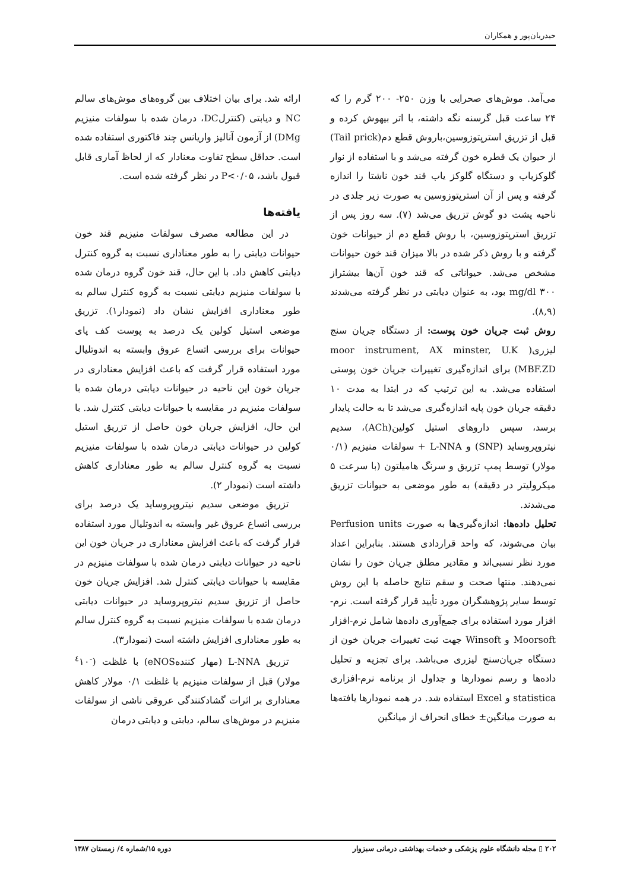حیدریان‌پور و همکاران
می‌آمد. موش‌های صحرایی با وزن ۲۵۰- ۲۰۰ گرم را که ۲۴ ساعت قبل گرسنه نگه داشته، با اتر بیهوش کرده و قبل از تزریق استرپتوزوسین،باروش قطع دم(Tail prick) از حیوان یک قطره خون گرفته می‌شد و با استفاده از نوار گلوکزیاب و دستگاه گلوکز یاب قند خون ناشتا را اندازه گرفته و پس از آن استرپتوزوسین به صورت زیر جلدی در ناحیه پشت دو گوش تزریق می‌شد (۷). سه روز پس از تزریق استرپتوزوسین، با روش قطع دم از حیوانات خون گرفته و با روش ذکر شده در بالا میزان قند خون حیوانات مشخص می‌شد. حیواناتی که قند خون آن‌ها بیشتراز mg/dl ۳۰۰ بود، به عنوان دیابتی در نظر گرفته می‌شدند (۸,۹).
روش ثبت جریان خون پوست: از دستگاه جریان سنج لیزری( moor instrument, AX minster, U.K MBF.ZD) برای اندازه‌گیری تغییرات جریان خون پوستی استفاده می‌شد. به این ترتیب که در ابتدا به مدت ۱۰ دقیقه جریان خون پایه اندازه‌گیری می‌شد تا به حالت پایدار برسد، سپس داروهای استیل کولین(ACh)، سدیم نیتروپروساید (SNP) و L-NNA + سولفات منیزیم (۰/۱ مولار) توسط پمپ تزریق و سرنگ هامیلتون (با سرعت ۵ میکرولیتر در دقیقه) به طور موضعی به حیوانات تزریق می‌شدند.
تحلیل داده‌ها: اندازه‌گیری‌ها به صورت Perfusion units بیان می‌شوند، که واحد قراردادی هستند. بنابراین اعداد مورد نظر نسبی‌اند و مقادیر مطلق جریان خون را نشان نمی‌دهند. منتها صحت و سقم نتایج حاصله با این روش توسط سایر پژوهشگران مورد تأیید قرار گرفته است. نرم-افزار مورد استفاده برای جمع‌آوری داده‌ها شامل نرم-افزار Moorsoft و Winsoft جهت ثبت تغییرات جریان خون از دستگاه جریان‌سنج لیزری می‌باشد. برای تجزیه و تحلیل داده‌ها و رسم نمودارها و جداول از برنامه نرم-افزاری statistica و Excel استفاده شد. در همه نمودارها یافته‌ها به صورت میانگین± خطای انحراف از میانگین
ارائه شد. برای بیان اختلاف بین گروه‌های موش‌های سالم NC و دیابتی (کنترلDC، درمان شده با سولفات منیزیم DMg) از آزمون آنالیز واریانس چند فاکتوری استفاده شده است. حداقل سطح تفاوت معنادار که از لحاظ آماری قابل قبول باشد، P<۰/۰۵ در نظر گرفته شده است.
یافته‌ها
در این مطالعه مصرف سولفات منیزیم قند خون حیوانات دیابتی را به طور معناداری نسبت به گروه کنترل دیابتی کاهش داد. با این حال، قند خون گروه درمان شده با سولفات منیزیم دیابتی نسبت به گروه کنترل سالم به طور معناداری افزایش نشان داد (نمودار۱). تزریق موضعی استیل کولین یک درصد به پوست کف پای حیوانات برای بررسی اتساع عروق وابسته به اندوتلیال مورد استفاده قرار گرفت که باعث افزایش معناداری در جریان خون این ناحیه در حیوانات دیابتی درمان شده با سولفات منیزیم در مقایسه با حیوانات دیابتی کنترل شد. با این حال، افزایش جریان خون حاصل از تزریق استیل کولین در حیوانات دیابتی درمان شده با سولفات منیزیم نسبت به گروه کنترل سالم به طور معناداری کاهش داشته است (نمودار ۲).
تزریق موضعی سدیم نیتروپروساید یک درصد برای بررسی اتساع عروق غیر وابسته به اندوتلیال مورد استفاده قرار گرفت که باعث افزایش معناداری در جریان خون این ناحیه در حیوانات دیابتی درمان شده با سولفات منیزیم در مقایسه با حیوانات دیابتی کنترل شد. افزایش جریان خون حاصل از تزریق سدیم نیتروپروساید در حیوانات دیابتی درمان شده با سولفات منیزیم نسبت به گروه کنترل سالم به طور معناداری افزایش داشته است (نمودار۳).
تزریق L-NNA (مهار کنندهeNOS) با غلظت (<sup>-٤</sup>۱۰ مولار) قبل از سولفات منیزیم با غلظت ۰/۱ مولار کاهش معناداری بر اثرات گشادکنندگی عروقی ناشی از سولفات منیزیم در موش‌های سالم، دیابتی و دیابتی درمان
۲۰۲ ▯ مجله دانشگاه علوم پزشکی و خدمات بهداشتی درمانی سبزوار دوره ۱۵/شماره ٤/ زمستان ۱۳۸۷